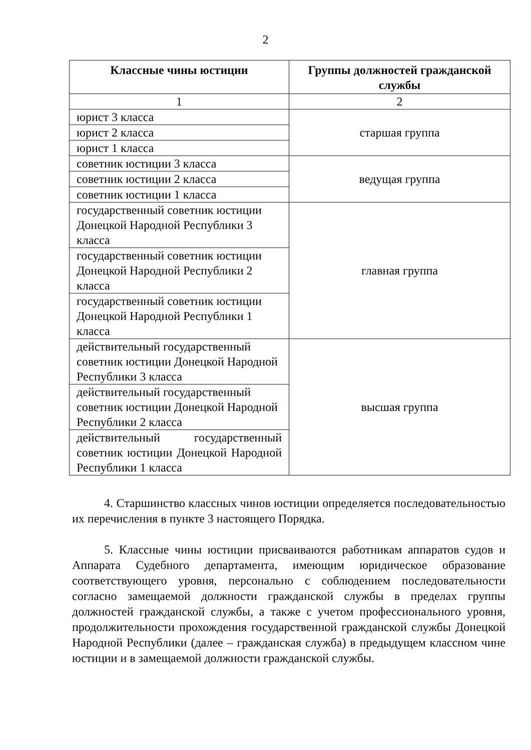2
| Классные чины юстиции | Группы должностей гражданской службы |
| --- | --- |
| 1 | 2 |
| юрист 3 класса | старшая группа |
| юрист 2 класса | |
| юрист 1 класса | |
| советник юстиции 3 класса | ведущая группа |
| советник юстиции 2 класса | |
| советник юстиции 1 класса | |
| государственный советник юстиции Донецкой Народной Республики 3 класса | главная группа |
| государственный советник юстиции Донецкой Народной Республики 2 класса | |
| государственный советник юстиции Донецкой Народной Республики 1 класса | |
| действительный государственный советник юстиции Донецкой Народной Республики 3 класса | высшая группа |
| действительный государственный советник юстиции Донецкой Народной Республики 2 класса | |
| действительный государственный советник юстиции Донецкой Народной Республики 1 класса | |
4. Старшинство классных чинов юстиции определяется последовательностью их перечисления в пункте 3 настоящего Порядка.
5. Классные чины юстиции присваиваются работникам аппаратов судов и Аппарата Судебного департамента, имеющим юридическое образование соответствующего уровня, персонально с соблюдением последовательности согласно замещаемой должности гражданской службы в пределах группы должностей гражданской службы, а также с учетом профессионального уровня, продолжительности прохождения государственной гражданской службы Донецкой Народной Республики (далее – гражданская служба) в предыдущем классном чине юстиции и в замещаемой должности гражданской службы.